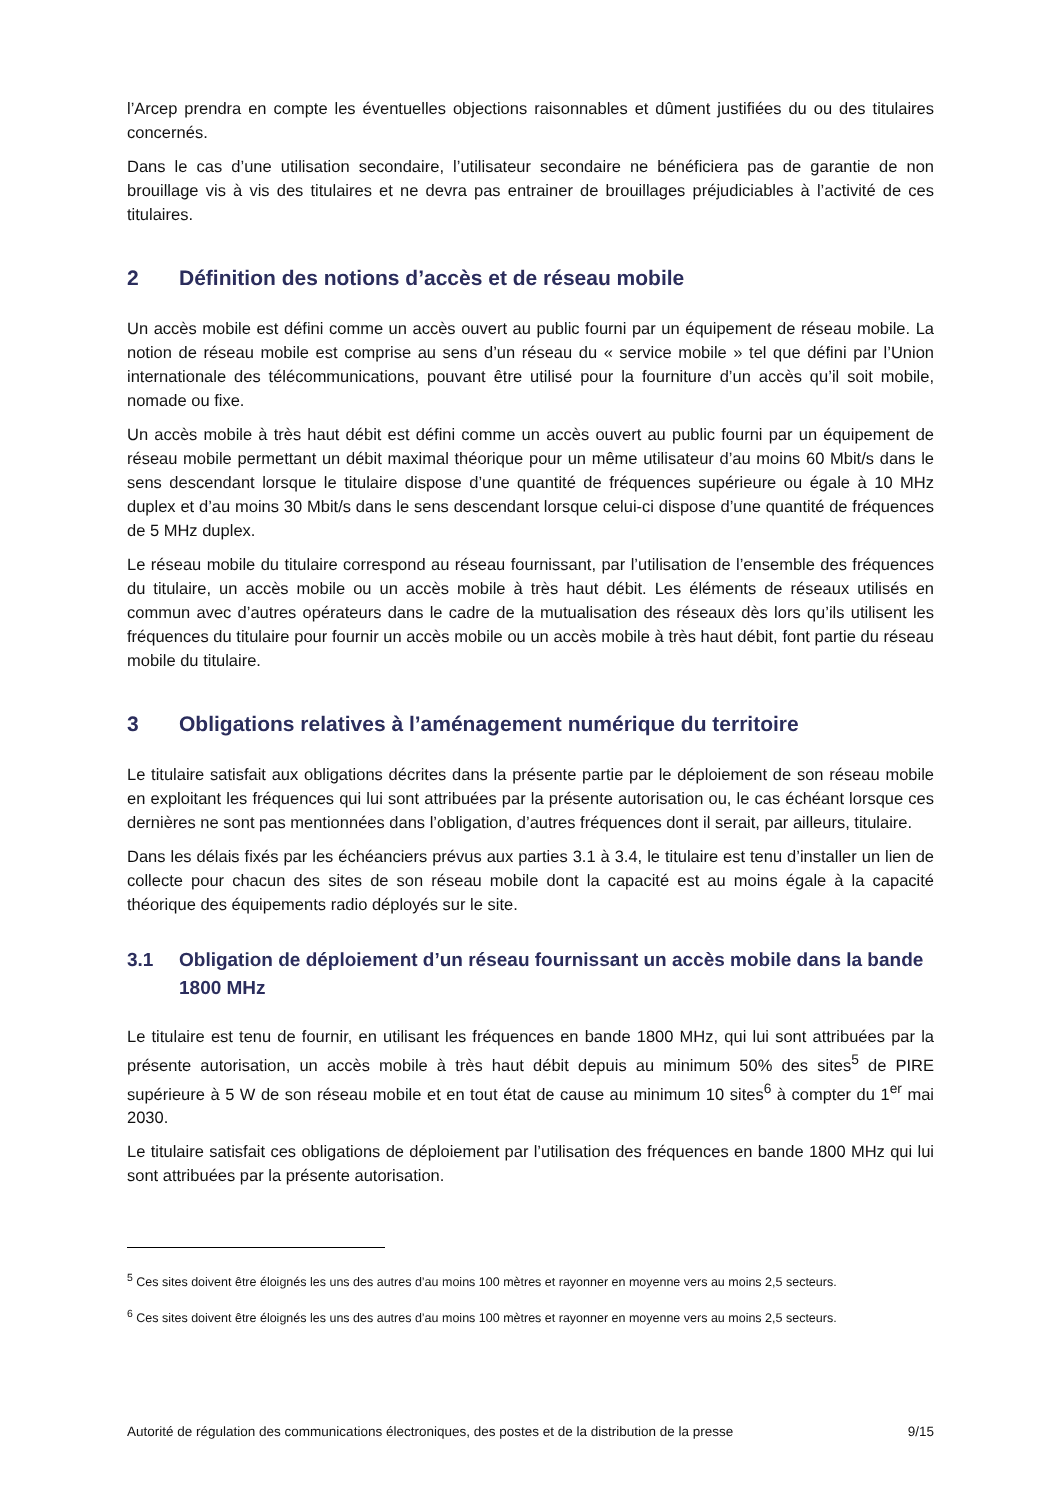l’Arcep prendra en compte les éventuelles objections raisonnables et dûment justifiées du ou des titulaires concernés.
Dans le cas d’une utilisation secondaire, l’utilisateur secondaire ne bénéficiera pas de garantie de non brouillage vis à vis des titulaires et ne devra pas entrainer de brouillages préjudiciables à l’activité de ces titulaires.
2 Définition des notions d’accès et de réseau mobile
Un accès mobile est défini comme un accès ouvert au public fourni par un équipement de réseau mobile. La notion de réseau mobile est comprise au sens d’un réseau du « service mobile » tel que défini par l’Union internationale des télécommunications, pouvant être utilisé pour la fourniture d’un accès qu’il soit mobile, nomade ou fixe.
Un accès mobile à très haut débit est défini comme un accès ouvert au public fourni par un équipement de réseau mobile permettant un débit maximal théorique pour un même utilisateur d’au moins 60 Mbit/s dans le sens descendant lorsque le titulaire dispose d’une quantité de fréquences supérieure ou égale à 10 MHz duplex et d’au moins 30 Mbit/s dans le sens descendant lorsque celui-ci dispose d’une quantité de fréquences de 5 MHz duplex.
Le réseau mobile du titulaire correspond au réseau fournissant, par l’utilisation de l’ensemble des fréquences du titulaire, un accès mobile ou un accès mobile à très haut débit. Les éléments de réseaux utilisés en commun avec d’autres opérateurs dans le cadre de la mutualisation des réseaux dès lors qu’ils utilisent les fréquences du titulaire pour fournir un accès mobile ou un accès mobile à très haut débit, font partie du réseau mobile du titulaire.
3 Obligations relatives à l’aménagement numérique du territoire
Le titulaire satisfait aux obligations décrites dans la présente partie par le déploiement de son réseau mobile en exploitant les fréquences qui lui sont attribuées par la présente autorisation ou, le cas échéant lorsque ces dernières ne sont pas mentionnées dans l’obligation, d’autres fréquences dont il serait, par ailleurs, titulaire.
Dans les délais fixés par les échéanciers prévus aux parties 3.1 à 3.4, le titulaire est tenu d’installer un lien de collecte pour chacun des sites de son réseau mobile dont la capacité est au moins égale à la capacité théorique des équipements radio déployés sur le site.
3.1 Obligation de déploiement d’un réseau fournissant un accès mobile dans la bande 1800 MHz
Le titulaire est tenu de fournir, en utilisant les fréquences en bande 1800 MHz, qui lui sont attribuées par la présente autorisation, un accès mobile à très haut débit depuis au minimum 50% des sites<sup>5</sup> de PIRE supérieure à 5 W de son réseau mobile et en tout état de cause au minimum 10 sites<sup>6</sup> à compter du 1<sup>er</sup> mai 2030.
Le titulaire satisfait ces obligations de déploiement par l’utilisation des fréquences en bande 1800 MHz qui lui sont attribuées par la présente autorisation.
<sup>5</sup> Ces sites doivent être éloignés les uns des autres d’au moins 100 mètres et rayonner en moyenne vers au moins 2,5 secteurs.
<sup>6</sup> Ces sites doivent être éloignés les uns des autres d’au moins 100 mètres et rayonner en moyenne vers au moins 2,5 secteurs.
Autorité de régulation des communications électroniques, des postes et de la distribution de la presse 9/15